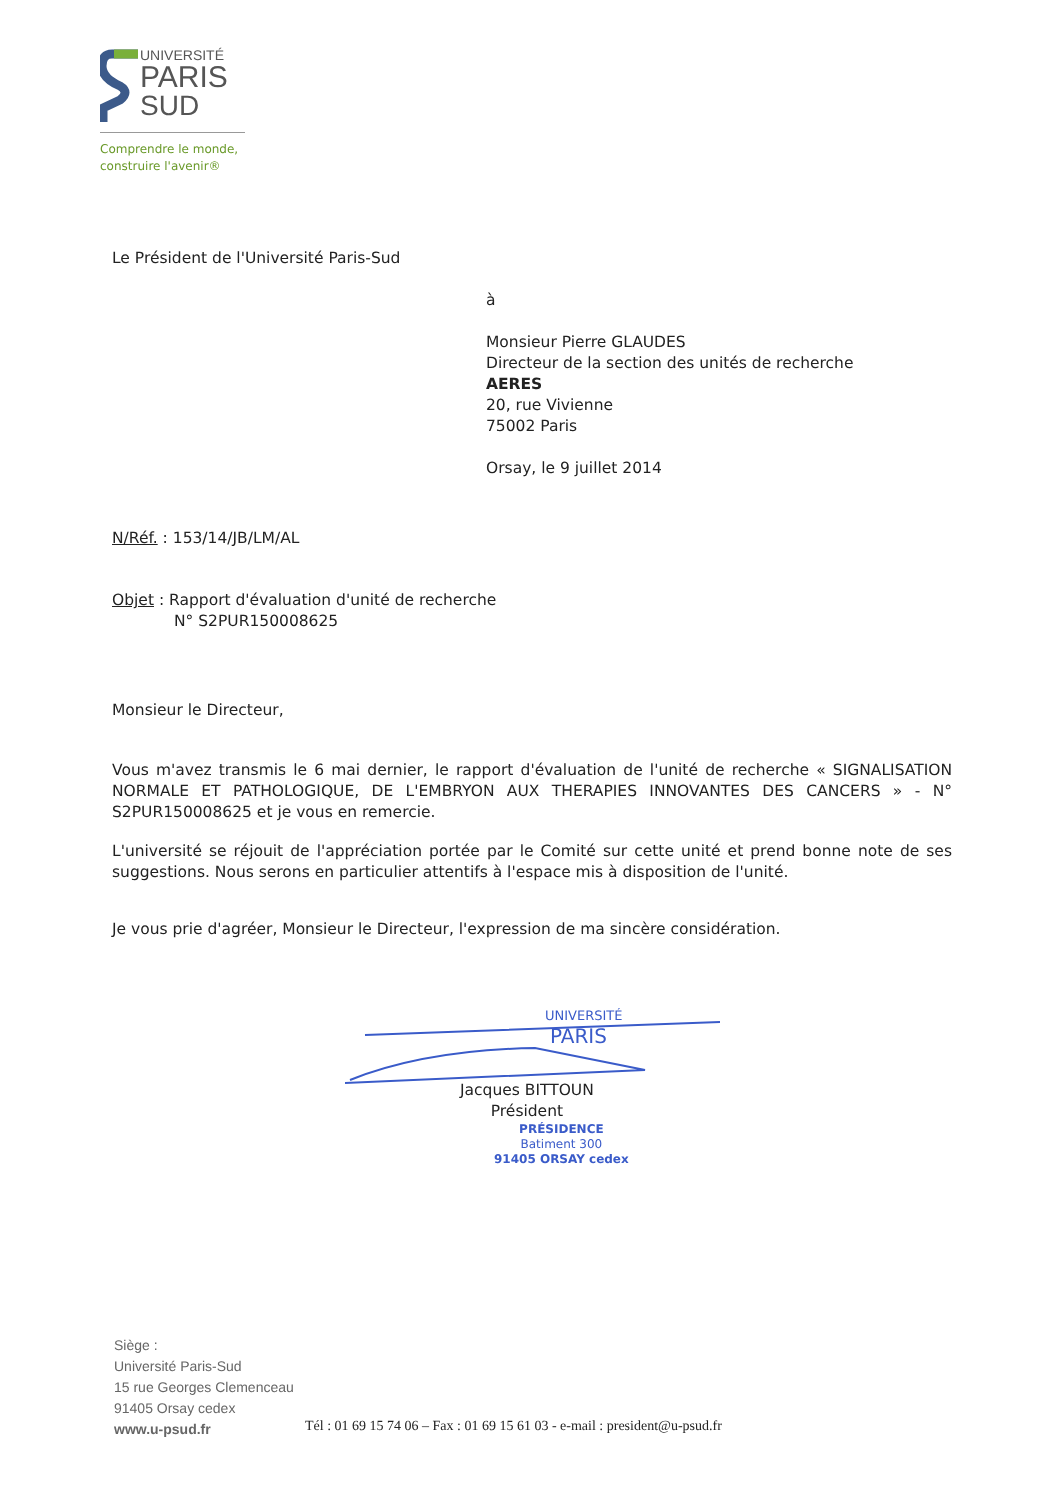UNIVERSITÉ
PARIS
SUD
Comprendre le monde,
construire l'avenir®
Le Président de l'Université Paris-Sud
à
Monsieur Pierre GLAUDES
Directeur de la section des unités de recherche
AERES
20, rue Vivienne
75002 Paris
Orsay, le 9 juillet 2014
N/Réf. : 153/14/JB/LM/AL
Objet : Rapport d'évaluation d'unité de recherche
N° S2PUR150008625
Monsieur le Directeur,
Vous m'avez transmis le 6 mai dernier, le rapport d'évaluation de l'unité de recherche « SIGNALISATION NORMALE ET PATHOLOGIQUE, DE L'EMBRYON AUX THERAPIES INNOVANTES DES CANCERS » - N° S2PUR150008625 et je vous en remercie.
L'université se réjouit de l'appréciation portée par le Comité sur cette unité et prend bonne note de ses suggestions. Nous serons en particulier attentifs à l'espace mis à disposition de l'unité.
Je vous prie d'agréer, Monsieur le Directeur, l'expression de ma sincère considération.
UNIVERSITÉ
PARIS
Jacques BITTOUN
Président
PRÉSIDENCE
Batiment 300
91405 ORSAY cedex
Siège :
Université Paris-Sud
15 rue Georges Clemenceau
91405 Orsay cedex
www.u-psud.fr
Tél : 01 69 15 74 06 – Fax : 01 69 15 61 03 - e-mail : president@u-psud.fr